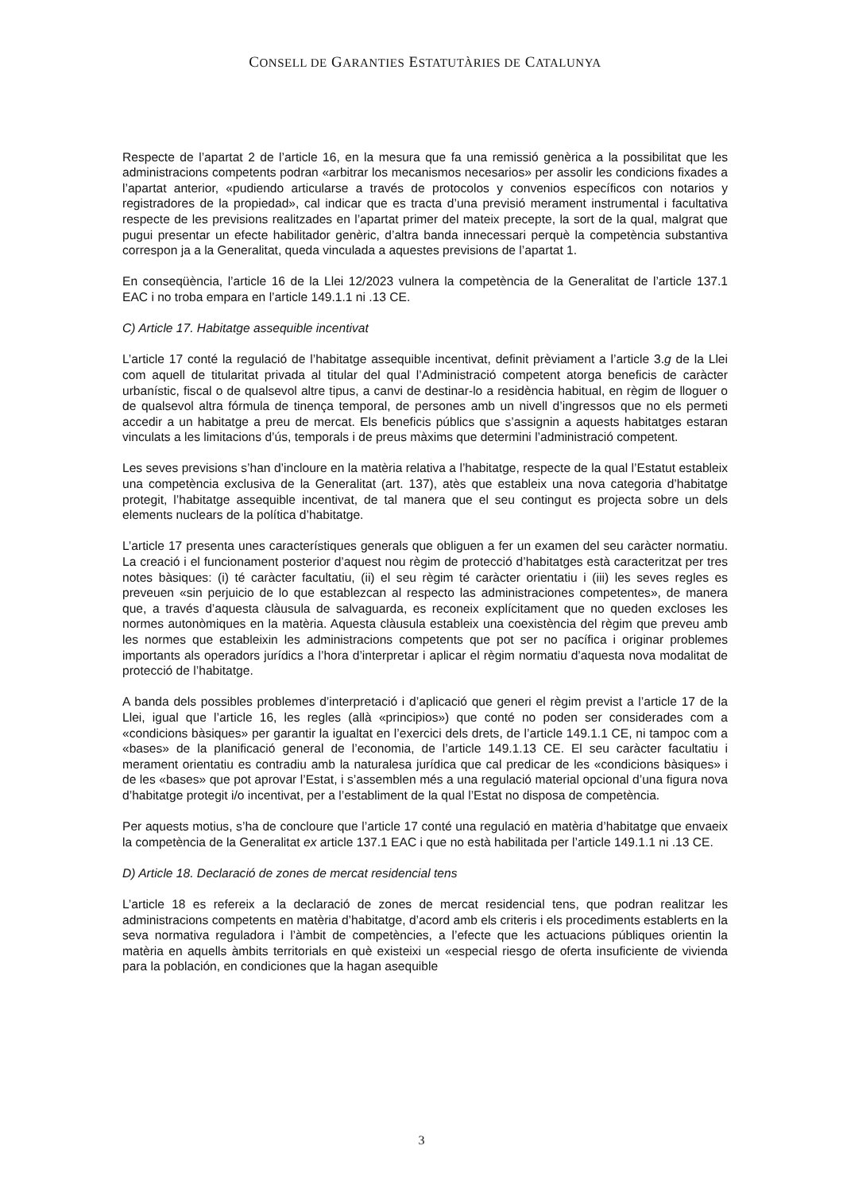CONSELL DE GARANTIES ESTATUTÀRIES DE CATALUNYA
Respecte de l’apartat 2 de l’article 16, en la mesura que fa una remissió genèrica a la possibilitat que les administracions competents podran «arbitrar los mecanismos necesarios» per assolir les condicions fixades a l’apartat anterior, «pudiendo articularse a través de protocolos y convenios específicos con notarios y registradores de la propiedad», cal indicar que es tracta d’una previsió merament instrumental i facultativa respecte de les previsions realitzades en l’apartat primer del mateix precepte, la sort de la qual, malgrat que pugui presentar un efecte habilitador genèric, d’altra banda innecessari perquè la competència substantiva correspon ja a la Generalitat, queda vinculada a aquestes previsions de l’apartat 1.
En conseqüència, l’article 16 de la Llei 12/2023 vulnera la competència de la Generalitat de l’article 137.1 EAC i no troba empara en l’article 149.1.1 ni .13 CE.
C) Article 17. Habitatge assequible incentivat
L’article 17 conté la regulació de l’habitatge assequible incentivat, definit prèviament a l’article 3.g de la Llei com aquell de titularitat privada al titular del qual l’Administració competent atorga beneficis de caràcter urbanístic, fiscal o de qualsevol altre tipus, a canvi de destinar-lo a residència habitual, en règim de lloguer o de qualsevol altra fórmula de tinença temporal, de persones amb un nivell d’ingressos que no els permeti accedir a un habitatge a preu de mercat. Els beneficis públics que s’assignin a aquests habitatges estaran vinculats a les limitacions d’ús, temporals i de preus màxims que determini l’administració competent.
Les seves previsions s’han d’incloure en la matèria relativa a l’habitatge, respecte de la qual l’Estatut estableix una competència exclusiva de la Generalitat (art. 137), atès que estableix una nova categoria d’habitatge protegit, l’habitatge assequible incentivat, de tal manera que el seu contingut es projecta sobre un dels elements nuclears de la política d’habitatge.
L’article 17 presenta unes característiques generals que obliguen a fer un examen del seu caràcter normatiu. La creació i el funcionament posterior d’aquest nou règim de protecció d’habitatges està caracteritzat per tres notes bàsiques: (i) té caràcter facultatiu, (ii) el seu règim té caràcter orientatiu i (iii) les seves regles es preveuen «sin perjuicio de lo que establezcan al respecto las administraciones competentes», de manera que, a través d’aquesta clàusula de salvaguarda, es reconeix explícitament que no queden excloses les normes autonòmiques en la matèria. Aquesta clàusula estableix una coexistència del règim que preveu amb les normes que estableixin les administracions competents que pot ser no pacífica i originar problemes importants als operadors jurídics a l’hora d’interpretar i aplicar el règim normatiu d’aquesta nova modalitat de protecció de l’habitatge.
A banda dels possibles problemes d’interpretació i d’aplicació que generi el règim previst a l’article 17 de la Llei, igual que l’article 16, les regles (allà «principios») que conté no poden ser considerades com a «condicions bàsiques» per garantir la igualtat en l’exercici dels drets, de l’article 149.1.1 CE, ni tampoc com a «bases» de la planificació general de l’economia, de l’article 149.1.13 CE. El seu caràcter facultatiu i merament orientatiu es contradiu amb la naturalesa jurídica que cal predicar de les «condicions bàsiques» i de les «bases» que pot aprovar l’Estat, i s’assemblen més a una regulació material opcional d’una figura nova d’habitatge protegit i/o incentivat, per a l’establiment de la qual l’Estat no disposa de competència.
Per aquests motius, s’ha de concloure que l’article 17 conté una regulació en matèria d’habitatge que envaeix la competència de la Generalitat ex article 137.1 EAC i que no està habilitada per l’article 149.1.1 ni .13 CE.
D) Article 18. Declaració de zones de mercat residencial tens
L’article 18 es refereix a la declaració de zones de mercat residencial tens, que podran realitzar les administracions competents en matèria d’habitatge, d’acord amb els criteris i els procediments establerts en la seva normativa reguladora i l’àmbit de competències, a l’efecte que les actuacions públiques orientin la matèria en aquells àmbits territorials en què existeixi un «especial riesgo de oferta insuficiente de vivienda para la población, en condiciones que la hagan asequible
3